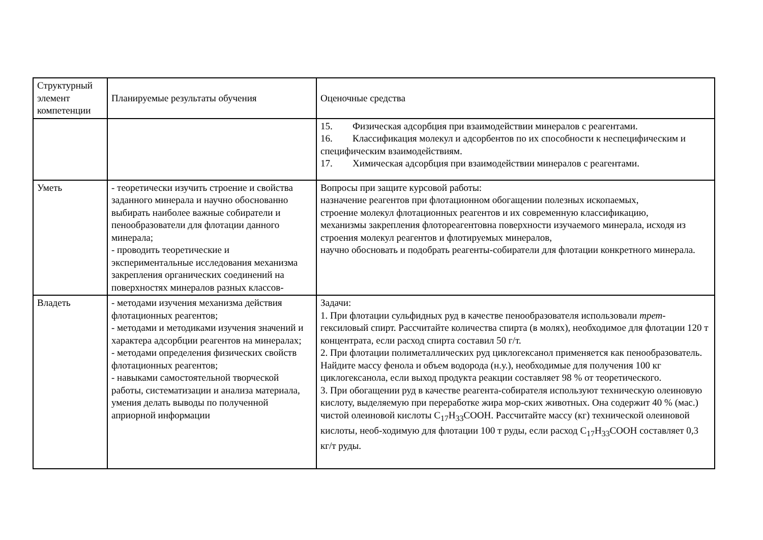| Структурный элемент компетенции | Планируемые результаты обучения | Оценочные средства |
| | | 15. Физическая адсорбция при взаимодействии минералов с реагентами. 16. Классификация молекул и адсорбентов по их способности к неспецифическим и специфическим взаимодействиям. 17. Химическая адсорбция при взаимодействии минералов с реагентами. |
| Уметь | - теоретически изучить строение и свойства заданного минерала и научно обоснованно выбирать наиболее важные собиратели и пенообразователи для флотации данного минерала; - проводить теоретические и экспериментальные исследования механизма закрепления органических соединений на поверхностях минералов разных классов- | Вопросы при защите курсовой работы: назначение реагентов при флотационном обогащении полезных ископаемых, строение молекул флотационных реагентов и их современную классификацию, механизмы закрепления флотореагентовна поверхности изучаемого минерала, исходя из строения молекул реагентов и флотируемых минералов, научно обосновать и подобрать реагенты-собиратели для флотации конкретного минерала. |
| Владеть | - методами изучения механизма действия флотационных реагентов; - методами и методиками изучения значений и характера адсорбции реагентов на минералах; - методами определения физических свойств флотационных реагентов; - навыками самостоятельной творческой работы, систематизации и анализа материала, умения делать выводы по полученной априорной информации | Задачи: 1. При флотации сульфидных руд в качестве пенообразователя использовали трет -гексиловый спирт. Рассчитайте количества спирта (в молях), необходимое для флотации 120 т концентрата, если расход спирта составил 50 г/т. 2. При флотации полиметаллических руд циклогексанол применяется как пенообразователь. Найдите массу фенола и объем водорода (н.у.), необходимые для получения 100 кг циклогексанола, если выход продукта реакции составляет 98 % от теоретического. 3. При обогащении руд в качестве реагента-собирателя используют техническую олеиновую кислоту, выделяемую при переработке жира мор-ских животных. Она содержит 40 % (мас.) чистой олеиновой кислоты С<sub>17</sub>Н<sub>33</sub>СООН. Рассчитайте массу (кг) технической олеиновой кислоты, необ-ходимую для флотации 100 т руды, если расход С<sub>17</sub>Н<sub>33</sub>СООН составляет 0,3 кг/т руды. |